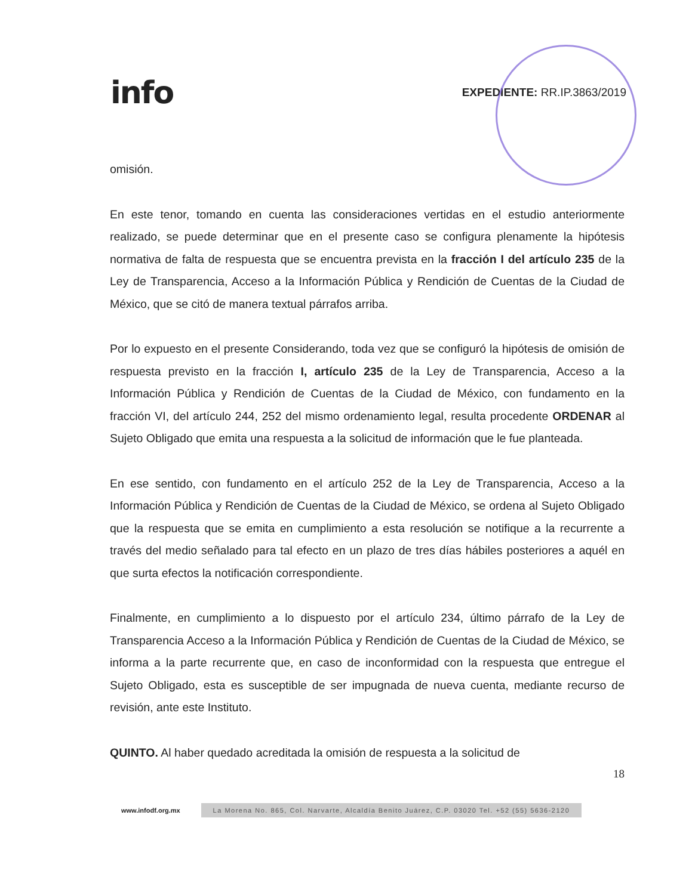info
EXPEDIENTE: RR.IP.3863/2019
omisión.
En este tenor, tomando en cuenta las consideraciones vertidas en el estudio anteriormente realizado, se puede determinar que en el presente caso se configura plenamente la hipótesis normativa de falta de respuesta que se encuentra prevista en la fracción I del artículo 235 de la Ley de Transparencia, Acceso a la Información Pública y Rendición de Cuentas de la Ciudad de México, que se citó de manera textual párrafos arriba.
Por lo expuesto en el presente Considerando, toda vez que se configuró la hipótesis de omisión de respuesta previsto en la fracción I, artículo 235 de la Ley de Transparencia, Acceso a la Información Pública y Rendición de Cuentas de la Ciudad de México, con fundamento en la fracción VI, del artículo 244, 252 del mismo ordenamiento legal, resulta procedente ORDENAR al Sujeto Obligado que emita una respuesta a la solicitud de información que le fue planteada.
En ese sentido, con fundamento en el artículo 252 de la Ley de Transparencia, Acceso a la Información Pública y Rendición de Cuentas de la Ciudad de México, se ordena al Sujeto Obligado que la respuesta que se emita en cumplimiento a esta resolución se notifique a la recurrente a través del medio señalado para tal efecto en un plazo de tres días hábiles posteriores a aquél en que surta efectos la notificación correspondiente.
Finalmente, en cumplimiento a lo dispuesto por el artículo 234, último párrafo de la Ley de Transparencia Acceso a la Información Pública y Rendición de Cuentas de la Ciudad de México, se informa a la parte recurrente que, en caso de inconformidad con la respuesta que entregue el Sujeto Obligado, esta es susceptible de ser impugnada de nueva cuenta, mediante recurso de revisión, ante este Instituto.
QUINTO. Al haber quedado acreditada la omisión de respuesta a la solicitud de
18
www.infodf.org.mx La Morena No. 865, Col. Narvarte, Alcaldía Benito Juárez, C.P. 03020 Tel. +52 (55) 5636-2120